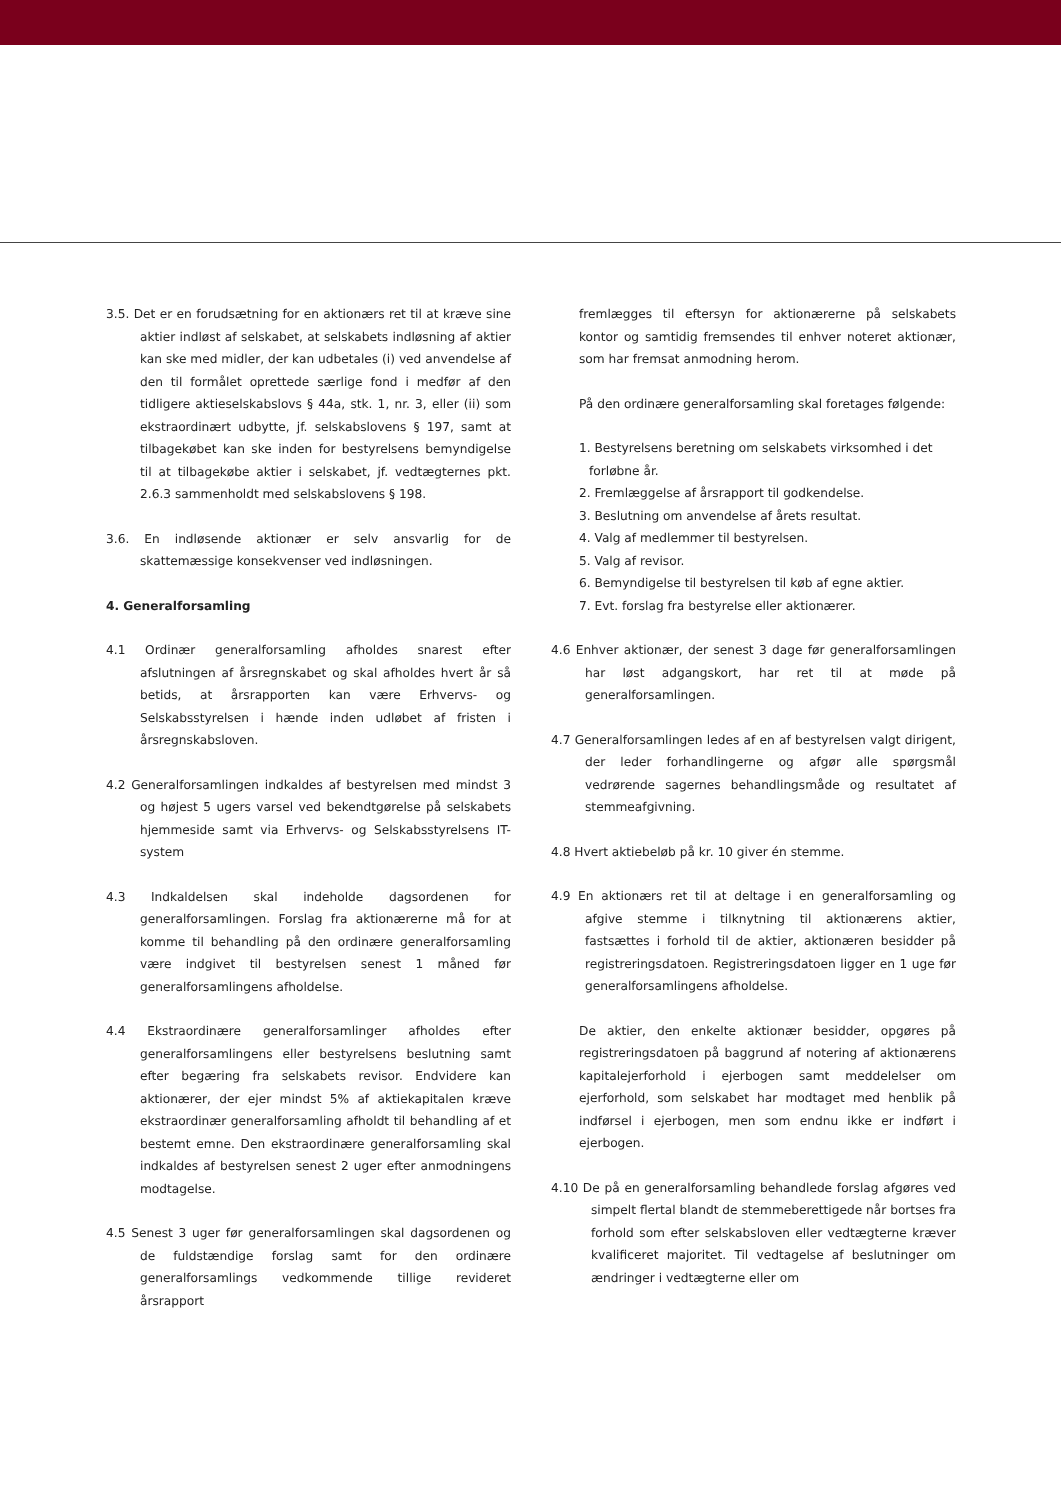3.5. Det er en forudsætning for en aktionærs ret til at kræve sine aktier indløst af selskabet, at selskabets indløsning af aktier kan ske med midler, der kan udbetales (i) ved anvendelse af den til formålet oprettede særlige fond i medfør af den tidligere aktieselskabslovs § 44a, stk. 1, nr. 3, eller (ii) som ekstraordinært udbytte, jf. selskabslovens § 197, samt at tilbagekøbet kan ske inden for bestyrelsens bemyndigelse til at tilbagekøbe aktier i selskabet, jf. vedtægternes pkt. 2.6.3 sammenholdt med selskabslovens § 198.
3.6. En indløsende aktionær er selv ansvarlig for de skattemæssige konsekvenser ved indløsningen.
4. Generalforsamling
4.1 Ordinær generalforsamling afholdes snarest efter afslutningen af årsregnskabet og skal afholdes hvert år så betids, at årsrapporten kan være Erhvervs- og Selskabsstyrelsen i hænde inden udløbet af fristen i årsregnskabsloven.
4.2 Generalforsamlingen indkaldes af bestyrelsen med mindst 3 og højest 5 ugers varsel ved bekendtgørelse på selskabets hjemmeside samt via Erhvervs- og Selskabsstyrelsens IT-system
4.3 Indkaldelsen skal indeholde dagsordenen for generalforsamlingen. Forslag fra aktionærerne må for at komme til behandling på den ordinære generalforsamling være indgivet til bestyrelsen senest 1 måned før generalforsamlingens afholdelse.
4.4 Ekstraordinære generalforsamlinger afholdes efter generalforsamlingens eller bestyrelsens beslutning samt efter begæring fra selskabets revisor. Endvidere kan aktionærer, der ejer mindst 5% af aktiekapitalen kræve ekstraordinær generalforsamling afholdt til behandling af et bestemt emne. Den ekstraordinære generalforsamling skal indkaldes af bestyrelsen senest 2 uger efter anmodningens modtagelse.
4.5 Senest 3 uger før generalforsamlingen skal dagsordenen og de fuldstændige forslag samt for den ordinære generalforsamlings vedkommende tillige revideret årsrapport
fremlægges til eftersyn for aktionærerne på selskabets kontor og samtidig fremsendes til enhver noteret aktionær, som har fremsat anmodning herom.
På den ordinære generalforsamling skal foretages følgende:
1. Bestyrelsens beretning om selskabets virksomhed i det forløbne år.
2. Fremlæggelse af årsrapport til godkendelse.
3. Beslutning om anvendelse af årets resultat.
4. Valg af medlemmer til bestyrelsen.
5. Valg af revisor.
6. Bemyndigelse til bestyrelsen til køb af egne aktier.
7. Evt. forslag fra bestyrelse eller aktionærer.
4.6 Enhver aktionær, der senest 3 dage før generalforsamlingen har løst adgangskort, har ret til at møde på generalforsamlingen.
4.7 Generalforsamlingen ledes af en af bestyrelsen valgt dirigent, der leder forhandlingerne og afgør alle spørgsmål vedrørende sagernes behandlingsmåde og resultatet af stemmeafgivning.
4.8 Hvert aktiebeløb på kr. 10 giver én stemme.
4.9 En aktionærs ret til at deltage i en generalforsamling og afgive stemme i tilknytning til aktionærens aktier, fastsættes i forhold til de aktier, aktionæren besidder på registreringsdatoen. Registreringsdatoen ligger en 1 uge før generalforsamlingens afholdelse.
De aktier, den enkelte aktionær besidder, opgøres på registreringsdatoen på baggrund af notering af aktionærens kapitalejerforhold i ejerbogen samt meddelelser om ejerforhold, som selskabet har modtaget med henblik på indførsel i ejerbogen, men som endnu ikke er indført i ejerbogen.
4.10 De på en generalforsamling behandlede forslag afgøres ved simpelt flertal blandt de stemmeberettigede når bortses fra forhold som efter selskabsloven eller vedtægterne kræver kvalificeret majoritet. Til vedtagelse af beslutninger om ændringer i vedtægterne eller om